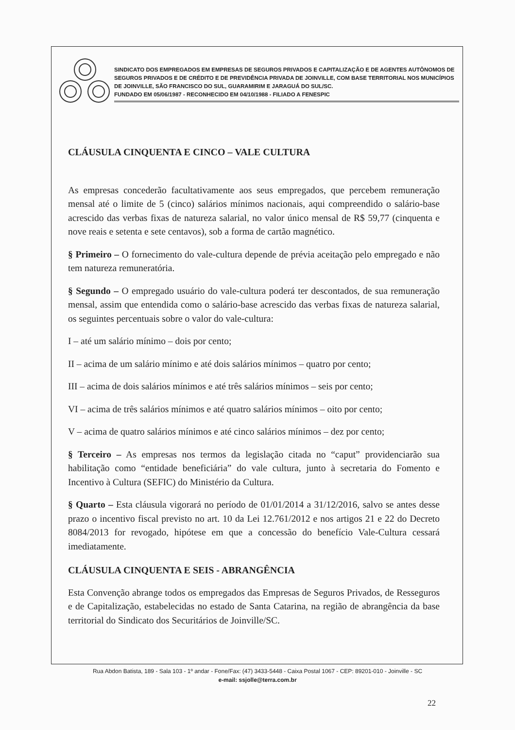SINDICATO DOS EMPREGADOS EM EMPRESAS DE SEGUROS PRIVADOS E CAPITALIZAÇÃO E DE AGENTES AUTÔNOMOS DE SEGUROS PRIVADOS E DE CRÉDITO E DE PREVIDÊNCIA PRIVADA DE JOINVILLE, COM BASE TERRITORIAL NOS MUNICÍPIOS DE JOINVILLE, SÃO FRANCISCO DO SUL, GUARAMIRIM E JARAGUÁ DO SUL/SC.
FUNDADO EM 05/06/1987 - RECONHECIDO EM 04/10/1988 - FILIADO A FENESPIC
CLÁUSULA CINQUENTA E CINCO – VALE CULTURA
As empresas concederão facultativamente aos seus empregados, que percebem remuneração mensal até o limite de 5 (cinco) salários mínimos nacionais, aqui compreendido o salário-base acrescido das verbas fixas de natureza salarial, no valor único mensal de R$ 59,77 (cinquenta e nove reais e setenta e sete centavos), sob a forma de cartão magnético.
§ Primeiro – O fornecimento do vale-cultura depende de prévia aceitação pelo empregado e não tem natureza remuneratória.
§ Segundo – O empregado usuário do vale-cultura poderá ter descontados, de sua remuneração mensal, assim que entendida como o salário-base acrescido das verbas fixas de natureza salarial, os seguintes percentuais sobre o valor do vale-cultura:
I – até um salário mínimo – dois por cento;
II – acima de um salário mínimo e até dois salários mínimos – quatro por cento;
III – acima de dois salários mínimos e até três salários mínimos – seis por cento;
VI – acima de três salários mínimos e até quatro salários mínimos – oito por cento;
V – acima de quatro salários mínimos e até cinco salários mínimos – dez por cento;
§ Terceiro – As empresas nos termos da legislação citada no “caput” providenciarão sua habilitação como “entidade beneficiária” do vale cultura, junto à secretaria do Fomento e Incentivo à Cultura (SEFIC) do Ministério da Cultura.
§ Quarto – Esta cláusula vigorará no período de 01/01/2014 a 31/12/2016, salvo se antes desse prazo o incentivo fiscal previsto no art. 10 da Lei 12.761/2012 e nos artigos 21 e 22 do Decreto 8084/2013 for revogado, hipótese em que a concessão do benefício Vale-Cultura cessará imediatamente.
CLÁUSULA CINQUENTA E SEIS - ABRANGÊNCIA
Esta Convenção abrange todos os empregados das Empresas de Seguros Privados, de Resseguros e de Capitalização, estabelecidas no estado de Santa Catarina, na região de abrangência da base territorial do Sindicato dos Securitários de Joinville/SC.
Rua Abdon Batista, 189 - Sala 103 - 1º andar - Fone/Fax: (47) 3433-5448 - Caixa Postal 1067 - CEP: 89201-010 - Joinville - SC
e-mail: ssjolle@terra.com.br
22